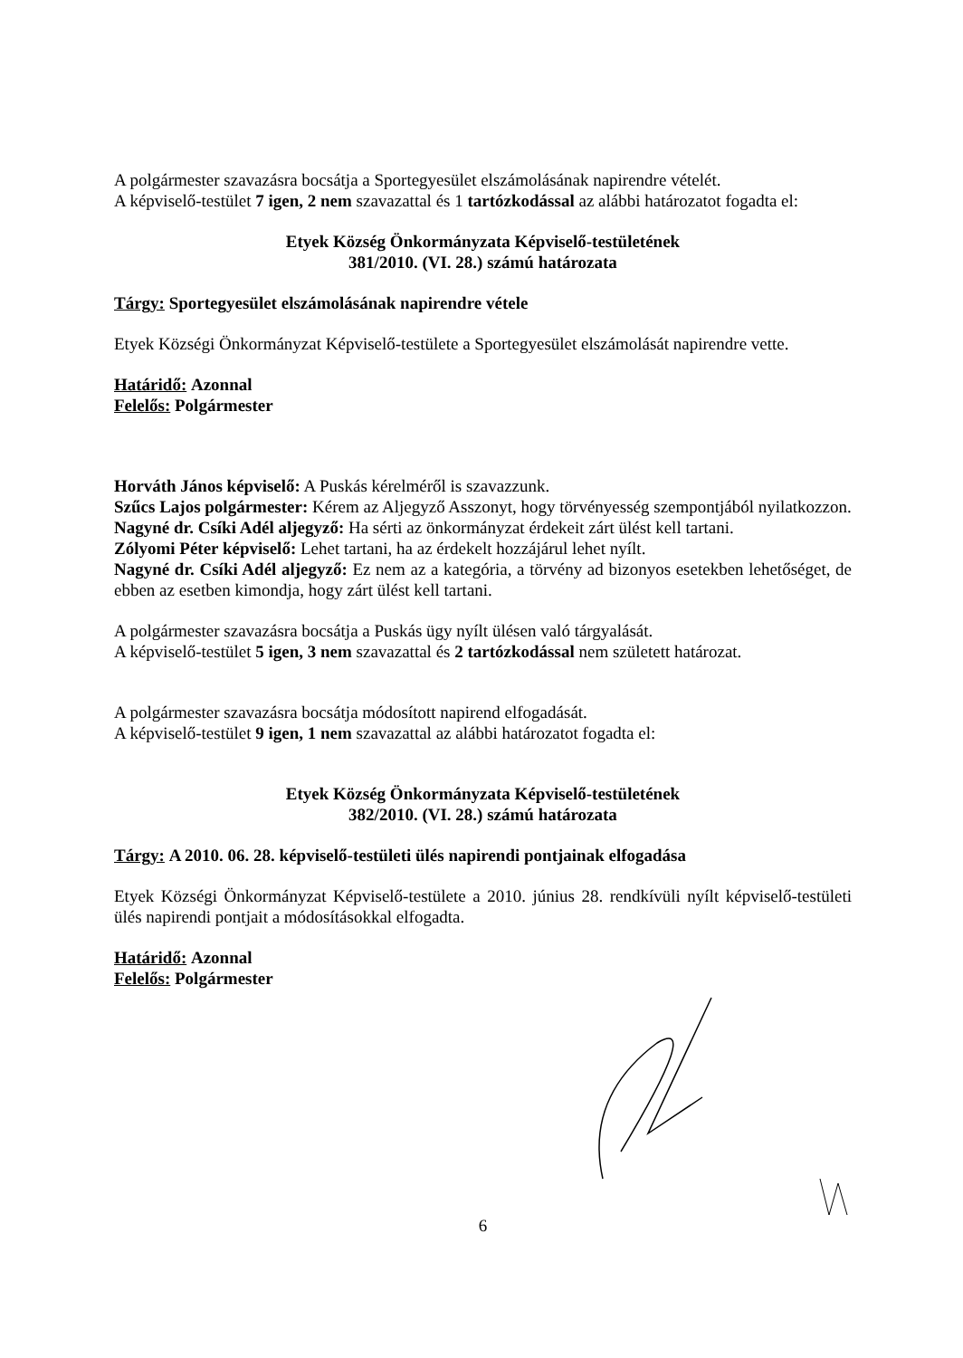A polgármester szavazásra bocsátja a Sportegyesület elszámolásának napirendre vételét.
A képviselő-testület 7 igen, 2 nem szavazattal és 1 tartózkodással az alábbi határozatot fogadta el:
Etyek Község Önkormányzata Képviselő-testületének
381/2010. (VI. 28.) számú határozata
Tárgy: Sportegyesület elszámolásának napirendre vétele
Etyek Községi Önkormányzat Képviselő-testülete a Sportegyesület elszámolását napirendre vette.
Határidő: Azonnal
Felelős: Polgármester
Horváth János képviselő: A Puskás kérelméről is szavazzunk.
Szűcs Lajos polgármester: Kérem az Aljegyző Asszonyt, hogy törvényesség szempontjából nyilatkozzon.
Nagyné dr. Csíki Adél aljegyző: Ha sérti az önkormányzat érdekeit zárt ülést kell tartani.
Zólyomi Péter képviselő: Lehet tartani, ha az érdekelt hozzájárul lehet nyílt.
Nagyné dr. Csíki Adél aljegyző: Ez nem az a kategória, a törvény ad bizonyos esetekben lehetőséget, de ebben az esetben kimondja, hogy zárt ülést kell tartani.
A polgármester szavazásra bocsátja a Puskás ügy nyílt ülésen való tárgyalását.
A képviselő-testület 5 igen, 3 nem szavazattal és 2 tartózkodással nem született határozat.
A polgármester szavazásra bocsátja módosított napirend elfogadását.
A képviselő-testület 9 igen, 1 nem szavazattal az alábbi határozatot fogadta el:
Etyek Község Önkormányzata Képviselő-testületének
382/2010. (VI. 28.) számú határozata
Tárgy: A 2010. 06. 28. képviselő-testületi ülés napirendi pontjainak elfogadása
Etyek Községi Önkormányzat Képviselő-testülete a 2010. június 28. rendkívüli nyílt képviselő-testületi ülés napirendi pontjait a módosításokkal elfogadta.
Határidő: Azonnal
Felelős: Polgármester
6